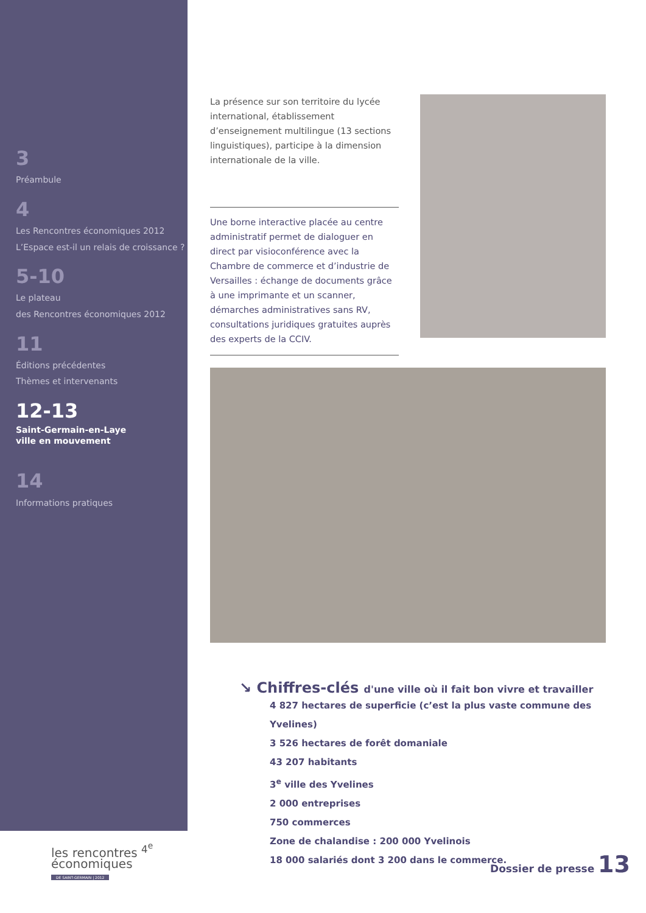3
Préambule
4
Les Rencontres économiques 2012
L’Espace est-il un relais de croissance ?
5-10
Le plateau
des Rencontres économiques 2012
11
Éditions précédentes
Thèmes et intervenants
12-13
Saint-Germain-en-Laye
ville en mouvement
14
Informations pratiques
La présence sur son territoire du lycée international, établissement d’enseignement multilingue (13 sections linguistiques), participe à la dimension internationale de la ville.
Une borne interactive placée au centre administratif permet de dialoguer en direct par visioconférence avec la Chambre de commerce et d’industrie de Versailles : échange de documents grâce à une imprimante et un scanner, démarches administratives sans RV, consultations juridiques gratuites auprès des experts de la CCIV.
↘ Chiffres-clés d'une ville où il fait bon vivre et travailler
4 827 hectares de superficie (c’est la plus vaste commune des Yvelines)
3 526 hectares de forêt domaniale
43 207 habitants
3<sup>e</sup> ville des Yvelines
2 000 entreprises
750 commerces
Zone de chalandise : 200 000 Yvelinois
18 000 salariés dont 3 200 dans le commerce.
les rencontres <sup>4<sup>e</sup></sup>
économiques
DE SAINT-GERMAIN | 2012
Dossier de presse 13